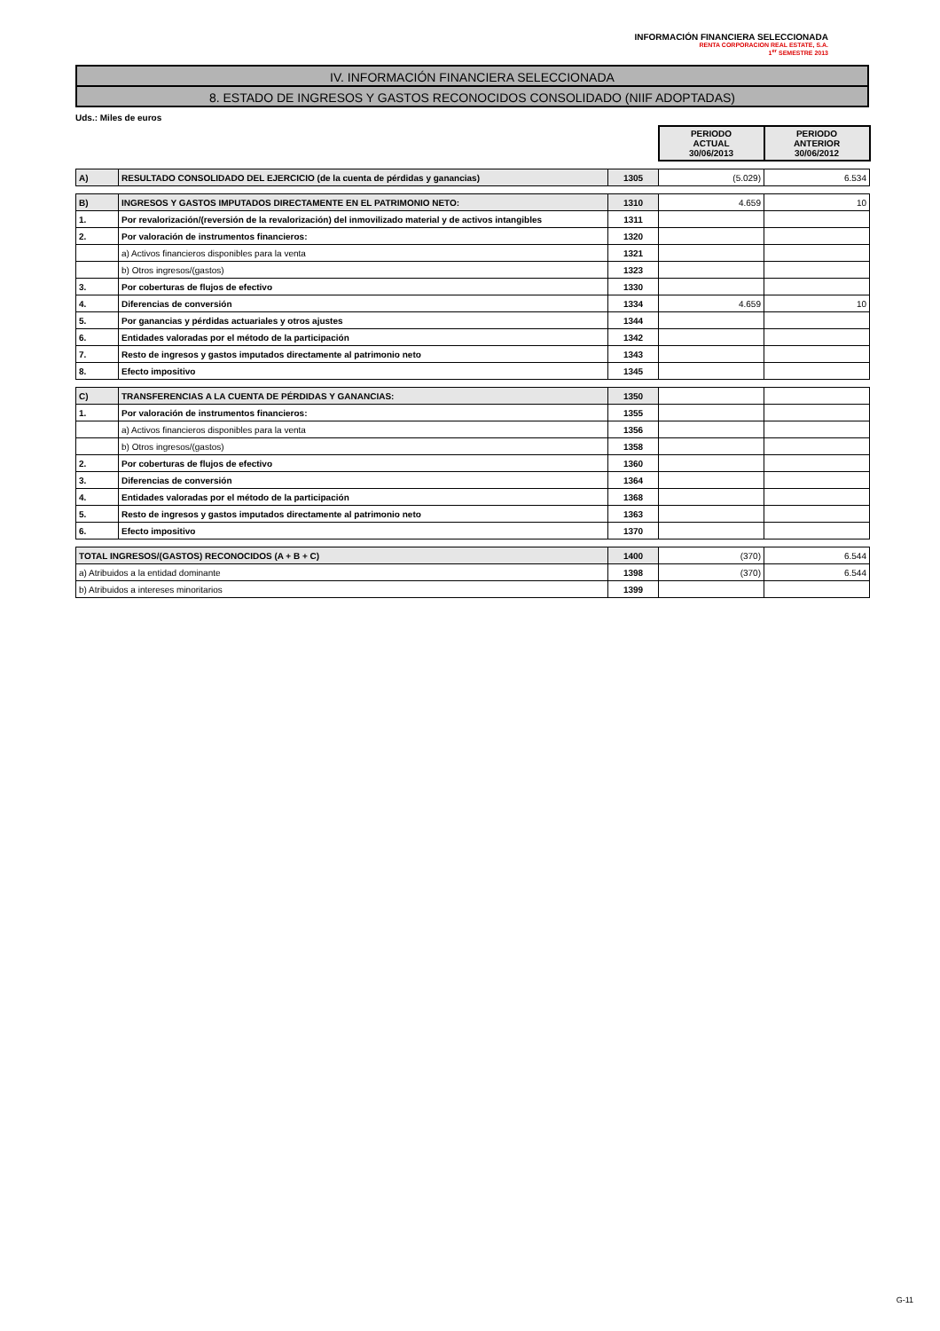INFORMACIÓN FINANCIERA SELECCIONADA
RENTA CORPORACION REAL ESTATE, S.A.
1<sup>er</sup> SEMESTRE 2013
IV. INFORMACIÓN FINANCIERA SELECCIONADA
8. ESTADO DE INGRESOS Y GASTOS RECONOCIDOS CONSOLIDADO (NIIF ADOPTADAS)
Uds.: Miles de euros
| | | | PERIODO ACTUAL 30/06/2013 | PERIODO ANTERIOR 30/06/2012 |
| A) | RESULTADO CONSOLIDADO DEL EJERCICIO (de la cuenta de pérdidas y ganancias) | 1305 | (5.029) | 6.534 |
| B) | INGRESOS Y GASTOS IMPUTADOS DIRECTAMENTE EN EL PATRIMONIO NETO: | 1310 | 4.659 | 10 |
| 1. | Por revalorización/(reversión de la revalorización) del inmovilizado material y de activos intangibles | 1311 | | |
| 2. | Por valoración de instrumentos financieros: | 1320 | | |
| | a) Activos financieros disponibles para la venta | 1321 | | |
| | b) Otros ingresos/(gastos) | 1323 | | |
| 3. | Por coberturas de flujos de efectivo | 1330 | | |
| 4. | Diferencias de conversión | 1334 | 4.659 | 10 |
| 5. | Por ganancias y pérdidas actuariales y otros ajustes | 1344 | | |
| 6. | Entidades valoradas por el método de la participación | 1342 | | |
| 7. | Resto de ingresos y gastos imputados directamente al patrimonio neto | 1343 | | |
| 8. | Efecto impositivo | 1345 | | |
| C) | TRANSFERENCIAS A LA CUENTA DE PÉRDIDAS Y GANANCIAS: | 1350 | | |
| 1. | Por valoración de instrumentos financieros: | 1355 | | |
| | a) Activos financieros disponibles para la venta | 1356 | | |
| | b) Otros ingresos/(gastos) | 1358 | | |
| 2. | Por coberturas de flujos de efectivo | 1360 | | |
| 3. | Diferencias de conversión | 1364 | | |
| 4. | Entidades valoradas por el método de la participación | 1368 | | |
| 5. | Resto de ingresos y gastos imputados directamente al patrimonio neto | 1363 | | |
| 6. | Efecto impositivo | 1370 | | |
| TOTAL INGRESOS/(GASTOS) RECONOCIDOS (A + B + C) | | 1400 | (370) | 6.544 |
| a) Atribuidos a la entidad dominante | | 1398 | (370) | 6.544 |
| b) Atribuidos a intereses minoritarios | | 1399 | | |
G-11